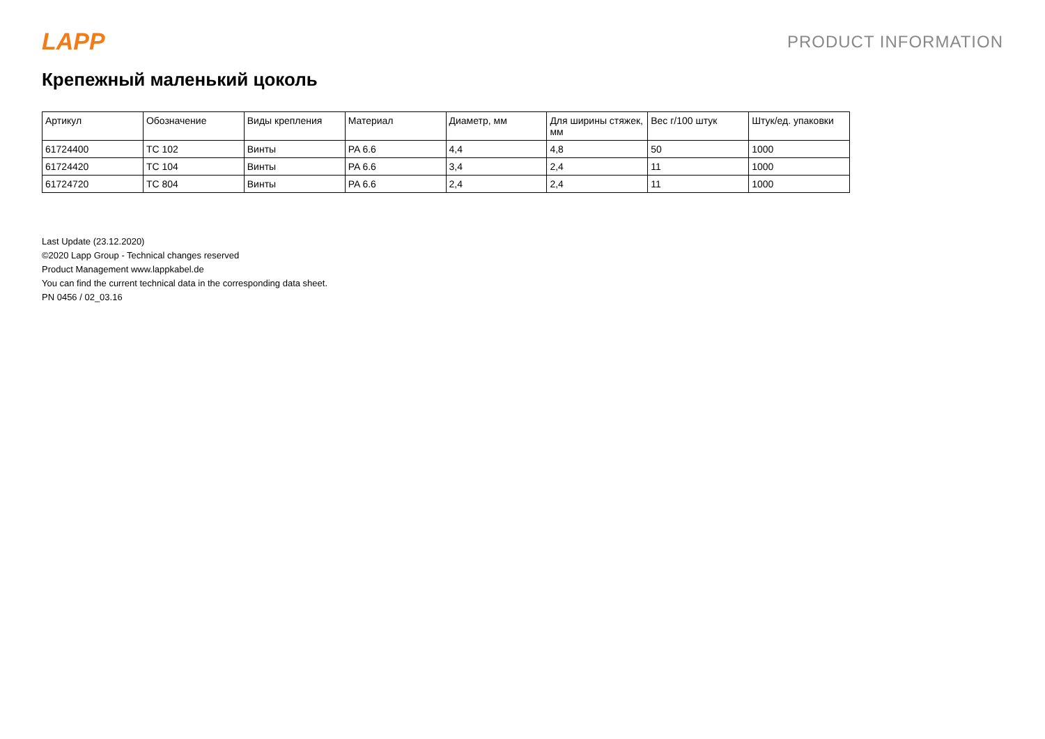LAPP
PRODUCT INFORMATION
Крепежный маленький цоколь
| Артикул | Обозначение | Виды крепления | Материал | Диаметр, мм | Для ширины стяжек, мм | Вес г/100 штук | Штук/ед. упаковки |
| --- | --- | --- | --- | --- | --- | --- | --- |
| 61724400 | TC 102 | Винты | PA 6.6 | 4,4 | 4,8 | 50 | 1000 |
| 61724420 | TC 104 | Винты | PA 6.6 | 3,4 | 2,4 | 11 | 1000 |
| 61724720 | TC 804 | Винты | PA 6.6 | 2,4 | 2,4 | 11 | 1000 |
Last Update (23.12.2020)
©2020 Lapp Group - Technical changes reserved
Product Management www.lappkabel.de
You can find the current technical data in the corresponding data sheet.
PN 0456 / 02_03.16